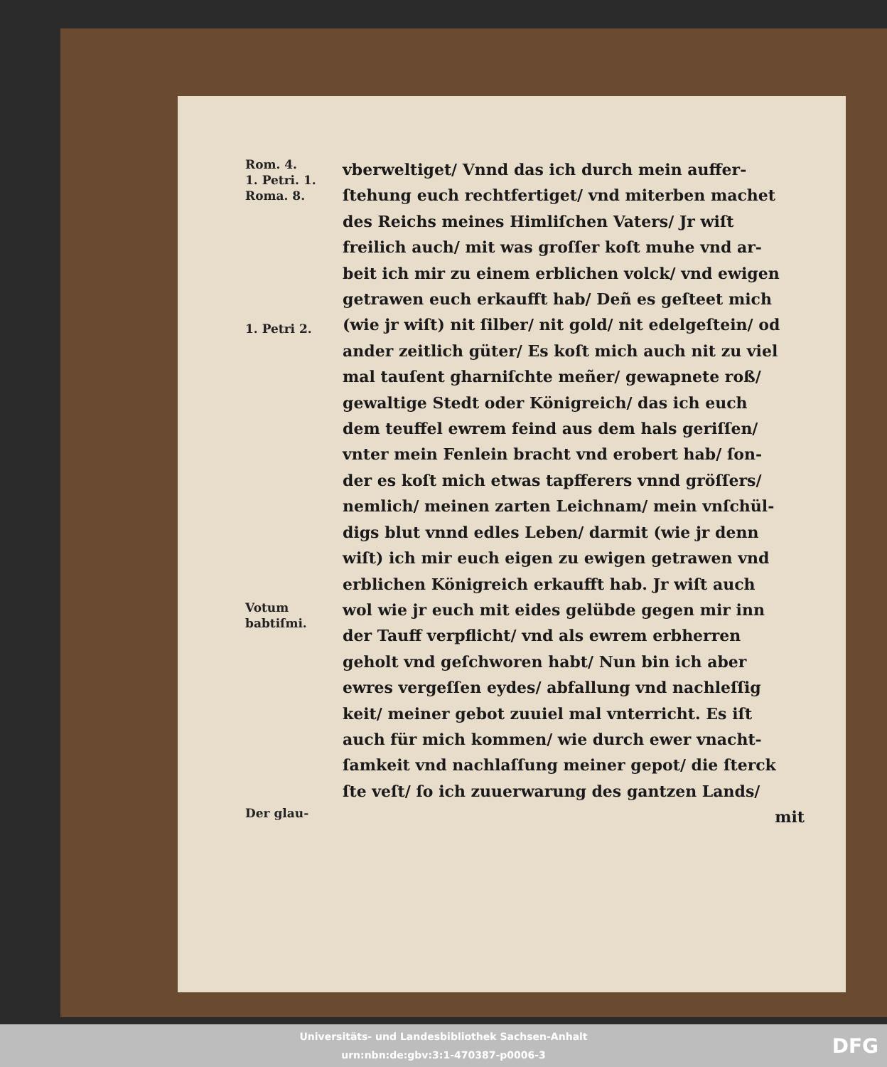Rom. 4.
1. Petri. 1.
Roma. 8.
1. Petri 2.
Votum
babtiſmi.
Der glau-
vberweltiget/ Vnnd das ich durch mein auffer-
ſtehung euch rechtfertiget/ vnd miterben machet
des Reichs meines Himliſchen Vaters/ Jr wiſt
freilich auch/ mit was groſſer koſt muhe vnd ar-
beit ich mir zu einem erblichen volck/ vnd ewigen
getrawen euch erkaufft hab/ Deñ es geſteet mich
(wie jr wiſt) nit ſilber/ nit gold/ nit edelgeſtein/ od
ander zeitlich güter/ Es koſt mich auch nit zu viel
mal tauſent gharniſchte meñer/ gewapnete roß/
gewaltige Stedt oder Königreich/ das ich euch
dem teuffel ewrem feind aus dem hals geriſſen/
vnter mein Fenlein bracht vnd erobert hab/ ſon-
der es koſt mich etwas tapfferers vnnd gröſſers/
nemlich/ meinen zarten Leichnam/ mein vnſchül-
digs blut vnnd edles Leben/ darmit (wie jr denn
wiſt) ich mir euch eigen zu ewigen getrawen vnd
erblichen Königreich erkaufft hab. Jr wiſt auch
wol wie jr euch mit eides gelübde gegen mir inn
der Tauff verpflicht/ vnd als ewrem erbherren
geholt vnd geſchworen habt/ Nun bin ich aber
ewres vergeſſen eydes/ abfallung vnd nachleſſig
keit/ meiner gebot zuuiel mal vnterricht. Es iſt
auch für mich kommen/ wie durch ewer vnacht-
ſamkeit vnd nachlaſſung meiner gepot/ die ſterck
ſte veſt/ ſo ich zuuerwarung des gantzen Lands/
mit
Universitäts- und Landesbibliothek Sachsen-Anhalt
urn:nbn:de:gbv:3:1-470387-p0006-3
DFG